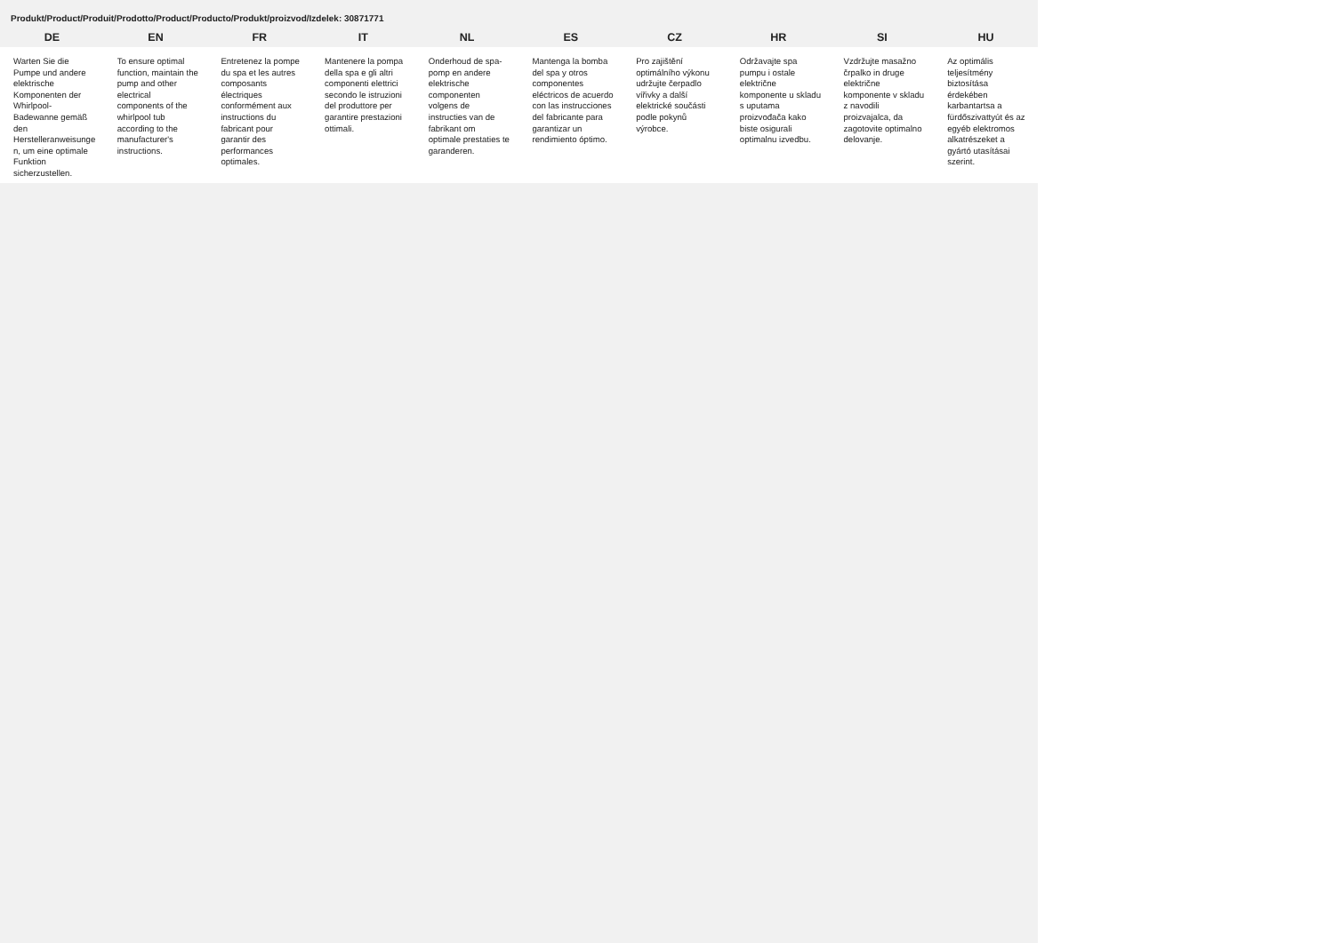Produkt/Product/Produit/Prodotto/Product/Producto/Produkt/proizvod/Izdelek: 30871771
| DE | EN | FR | IT | NL | ES | CZ | HR | SI | HU |
| --- | --- | --- | --- | --- | --- | --- | --- | --- | --- |
| Warten Sie die Pumpe und andere elektrische Komponenten der Whirlpool-Badewanne gemäß den Herstelleranweisunge n, um eine optimale Funktion sicherzustellen. | To ensure optimal function, maintain the pump and other electrical components of the whirlpool tub according to the manufacturer's instructions. | Entretenez la pompe du spa et les autres composants électriques conformément aux instructions du fabricant pour garantir des performances optimales. | Mantenere la pompa della spa e gli altri componenti elettrici secondo le istruzioni del produttore per garantire prestazioni ottimali. | Onderhoud de spa-pomp en andere elektrische componenten volgens de instructies van de fabrikant om optimale prestaties te garanderen. | Mantenga la bomba del spa y otros componentes eléctricos de acuerdo con las instrucciones del fabricante para garantizar un rendimiento óptimo. | Pro zajištění optimálního výkonu udržujte čerpadlo vířivky a další elektrické součásti podle pokynů výrobce. | Održavajte spa pumpu i ostale električne komponente u skladu s uputama proizvođača kako biste osigurali optimalnu izvedbu. | Vzdržujte masažno črpalko in druge električne komponente v skladu z navodili proizvajalca, da zagotovite optimalno delovanje. | Az optimális teljesítmény biztosítása érdekében karbantartsa a fürdőszivattyút és az egyéb elektromos alkatrészeket a gyártó utasításai szerint. |